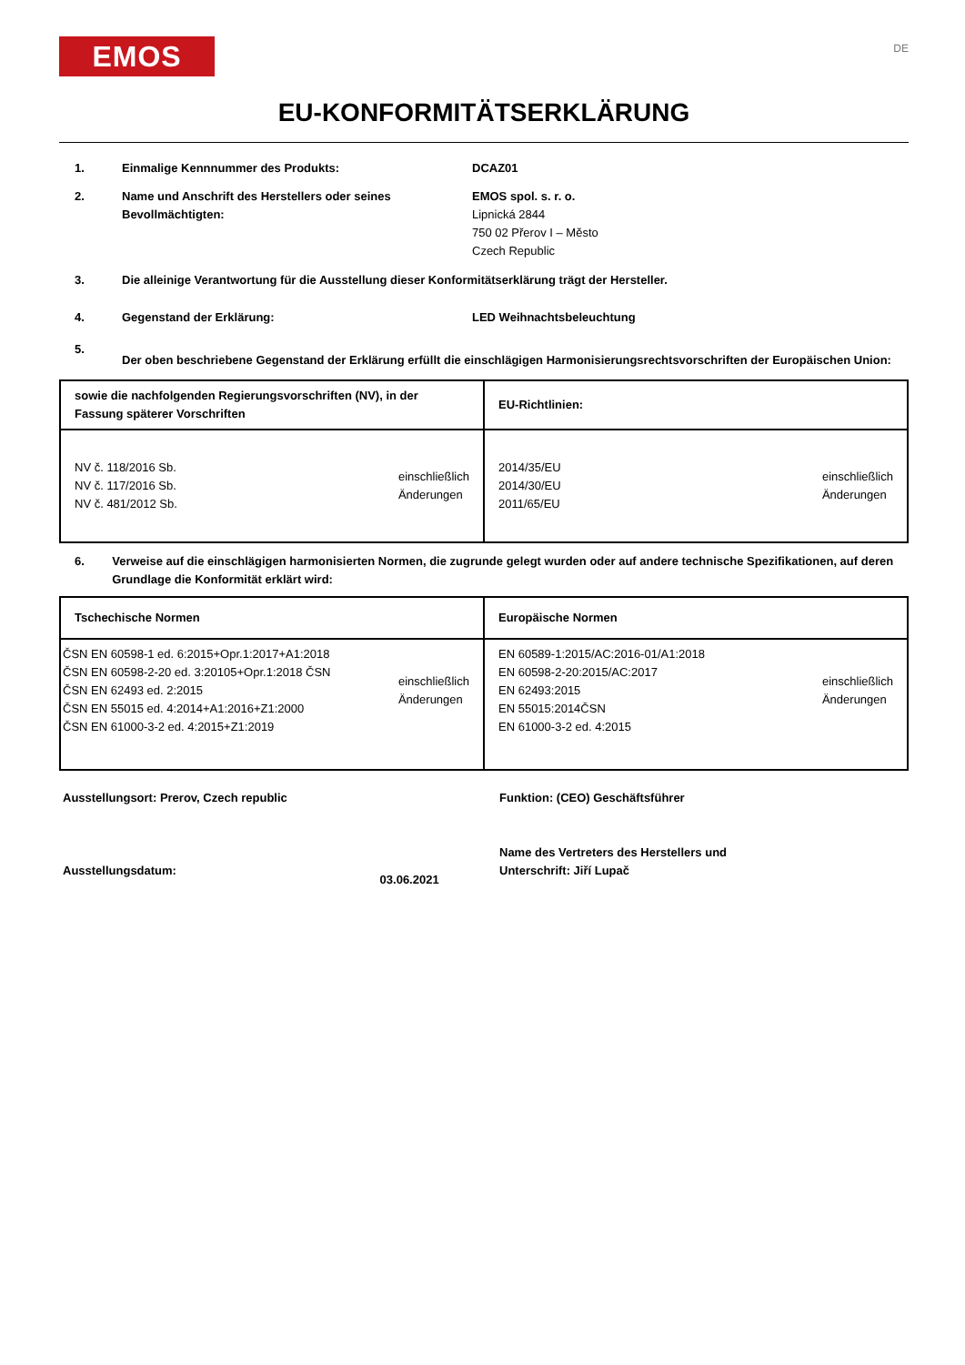EMOS
DE
EU-KONFORMITÄTSERKLÄRUNG
1. Einmalige Kennnummer des Produkts: DCAZ01
2. Name und Anschrift des Herstellers oder seines Bevollmächtigten:
EMOS spol. s. r. o.
Lipnická 2844
750 02 Přerov I – Město
Czech Republic
3. Die alleinige Verantwortung für die Ausstellung dieser Konformitätserklärung trägt der Hersteller.
4. Gegenstand der Erklärung: LED Weihnachtsbeleuchtung
5.
Der oben beschriebene Gegenstand der Erklärung erfüllt die einschlägigen Harmonisierungsrechtsvorschriften der Europäischen Union:
| sowie die nachfolgenden Regierungsvorschriften (NV), in der Fassung späterer Vorschriften | EU-Richtlinien: |
| --- | --- |
| NV č. 118/2016 Sb. NV č. 117/2016 Sb. NV č. 481/2012 Sb. einschließlich Änderungen | 2014/35/EU 2014/30/EU 2011/65/EU einschließlich Änderungen |
6. Verweise auf die einschlägigen harmonisierten Normen, die zugrunde gelegt wurden oder auf andere technische Spezifikationen, auf deren Grundlage die Konformität erklärt wird:
| Tschechische Normen | Europäische Normen |
| --- | --- |
| ČSN EN 60598-1 ed. 6:2015+Opr.1:2017+A1:2018 ČSN EN 60598-2-20 ed. 3:20105+Opr.1:2018 ČSN ČSN EN 62493 ed. 2:2015 ČSN EN 55015 ed. 4:2014+A1:2016+Z1:2000 ČSN EN 61000-3-2 ed. 4:2015+Z1:2019 einschließlich Änderungen | EN 60589-1:2015/AC:2016-01/A1:2018 EN 60598-2-20:2015/AC:2017 EN 62493:2015 EN 55015:2014ČSN EN 61000-3-2 ed. 4:2015 einschließlich Änderungen |
Ausstellungsort: Prerov, Czech republic
Ausstellungsdatum: 03.06.2021
Funktion: (CEO) Geschäftsführer
Name des Vertreters des Herstellers und
Unterschrift: Jiří Lupač